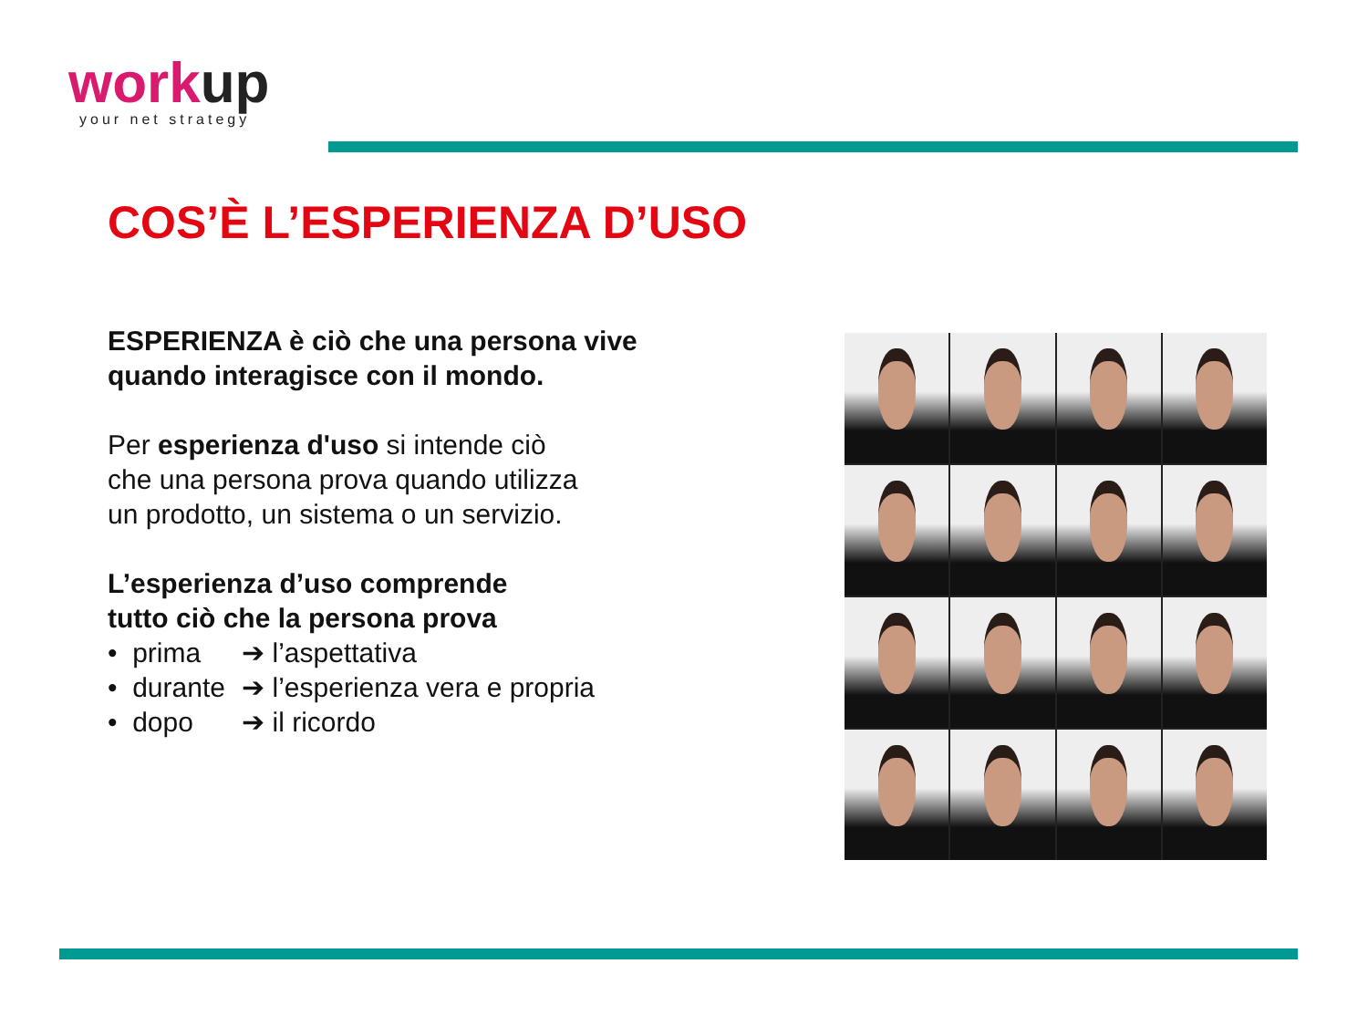workup
your net strategy
COS’È L’ESPERIENZA D’USO
ESPERIENZA è ciò che una persona vive quando interagisce con il mondo.
Per esperienza d'uso si intende ciò
che una persona prova quando utilizza
un prodotto, un sistema o un servizio.
L’esperienza d’uso comprende
tutto ciò che la persona prova
• prima ➔ l’aspettativa
• durante ➔ l’esperienza vera e propria
• dopo ➔ il ricordo